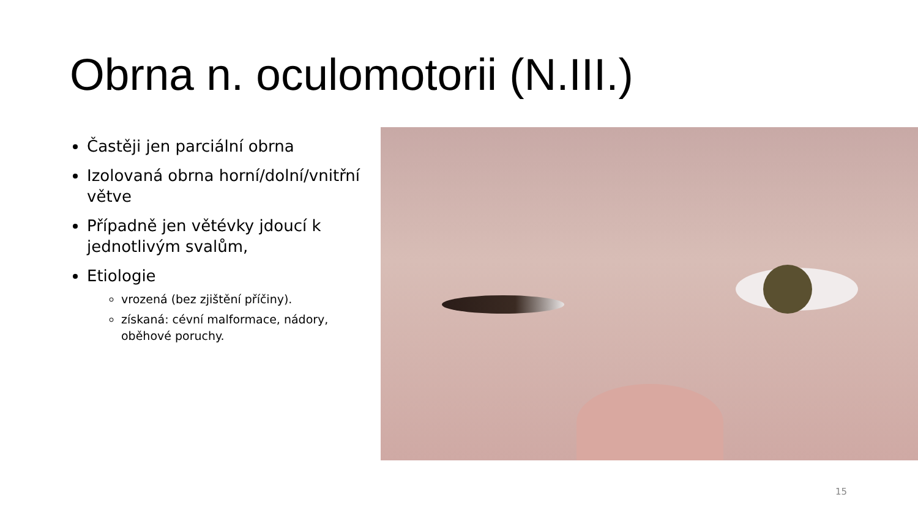Obrna n. oculomotorii (N.III.)
Častěji jen parciální obrna
Izolovaná obrna horní/dolní/vnitřní větve
Případně jen větévky jdoucí k jednotlivým svalům,
Etiologie
vrozená (bez zjištění příčiny).
získaná: cévní malformace, nádory, oběhové poruchy.
15